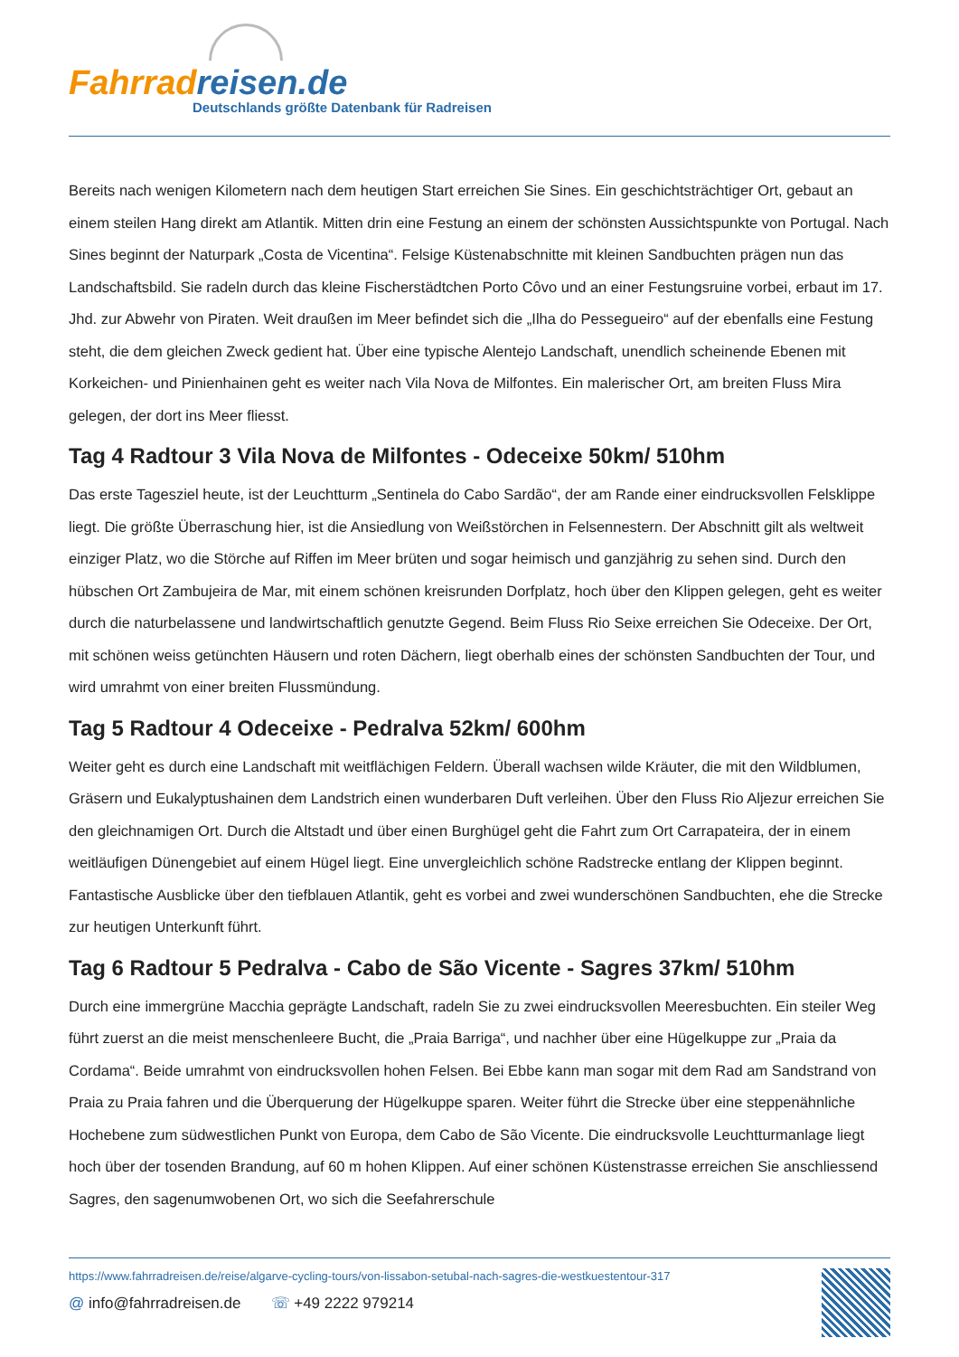Fahrradreisen.de
Deutschlands größte Datenbank für Radreisen
Bereits nach wenigen Kilometern nach dem heutigen Start erreichen Sie Sines. Ein geschichtsträchtiger Ort, gebaut an einem steilen Hang direkt am Atlantik. Mitten drin eine Festung an einem der schönsten Aussichtspunkte von Portugal. Nach Sines beginnt der Naturpark „Costa de Vicentina“. Felsige Küstenabschnitte mit kleinen Sandbuchten prägen nun das Landschaftsbild. Sie radeln durch das kleine Fischerstädtchen Porto Côvo und an einer Festungsruine vorbei, erbaut im 17. Jhd. zur Abwehr von Piraten. Weit draußen im Meer befindet sich die „Ilha do Pessegueiro“ auf der ebenfalls eine Festung steht, die dem gleichen Zweck gedient hat. Über eine typische Alentejo Landschaft, unendlich scheinende Ebenen mit Korkeichen- und Pinienhainen geht es weiter nach Vila Nova de Milfontes. Ein malerischer Ort, am breiten Fluss Mira gelegen, der dort ins Meer fliesst.
Tag 4 Radtour 3 Vila Nova de Milfontes - Odeceixe 50km/ 510hm
Das erste Tagesziel heute, ist der Leuchtturm „Sentinela do Cabo Sardão“, der am Rande einer eindrucksvollen Felsklippe liegt. Die größte Überraschung hier, ist die Ansiedlung von Weißstörchen in Felsennestern. Der Abschnitt gilt als weltweit einziger Platz, wo die Störche auf Riffen im Meer brüten und sogar heimisch und ganzjährig zu sehen sind. Durch den hübschen Ort Zambujeira de Mar, mit einem schönen kreisrunden Dorfplatz, hoch über den Klippen gelegen, geht es weiter durch die naturbelassene und landwirtschaftlich genutzte Gegend. Beim Fluss Rio Seixe erreichen Sie Odeceixe. Der Ort, mit schönen weiss getünchten Häusern und roten Dächern, liegt oberhalb eines der schönsten Sandbuchten der Tour, und wird umrahmt von einer breiten Flussmündung.
Tag 5 Radtour 4 Odeceixe - Pedralva 52km/ 600hm
Weiter geht es durch eine Landschaft mit weitflächigen Feldern. Überall wachsen wilde Kräuter, die mit den Wildblumen, Gräsern und Eukalyptushainen dem Landstrich einen wunderbaren Duft verleihen. Über den Fluss Rio Aljezur erreichen Sie den gleichnamigen Ort. Durch die Altstadt und über einen Burghügel geht die Fahrt zum Ort Carrapateira, der in einem weitläufigen Dünengebiet auf einem Hügel liegt. Eine unvergleichlich schöne Radstrecke entlang der Klippen beginnt. Fantastische Ausblicke über den tiefblauen Atlantik, geht es vorbei and zwei wunderschönen Sandbuchten, ehe die Strecke zur heutigen Unterkunft führt.
Tag 6 Radtour 5 Pedralva - Cabo de São Vicente - Sagres 37km/ 510hm
Durch eine immergrüne Macchia geprägte Landschaft, radeln Sie zu zwei eindrucksvollen Meeresbuchten. Ein steiler Weg führt zuerst an die meist menschenleere Bucht, die „Praia Barriga“, und nachher über eine Hügelkuppe zur „Praia da Cordama“. Beide umrahmt von eindrucksvollen hohen Felsen. Bei Ebbe kann man sogar mit dem Rad am Sandstrand von Praia zu Praia fahren und die Überquerung der Hügelkuppe sparen. Weiter führt die Strecke über eine steppenähnliche Hochebene zum südwestlichen Punkt von Europa, dem Cabo de São Vicente. Die eindrucksvolle Leuchtturmanlage liegt hoch über der tosenden Brandung, auf 60 m hohen Klippen. Auf einer schönen Küstenstrasse erreichen Sie anschliessend Sagres, den sagenumwobenen Ort, wo sich die Seefahrerschule
https://www.fahrradreisen.de/reise/algarve-cycling-tours/von-lissabon-setubal-nach-sagres-die-westkuestentour-317
@ info@fahrradreisen.de ☏ +49 2222 979214